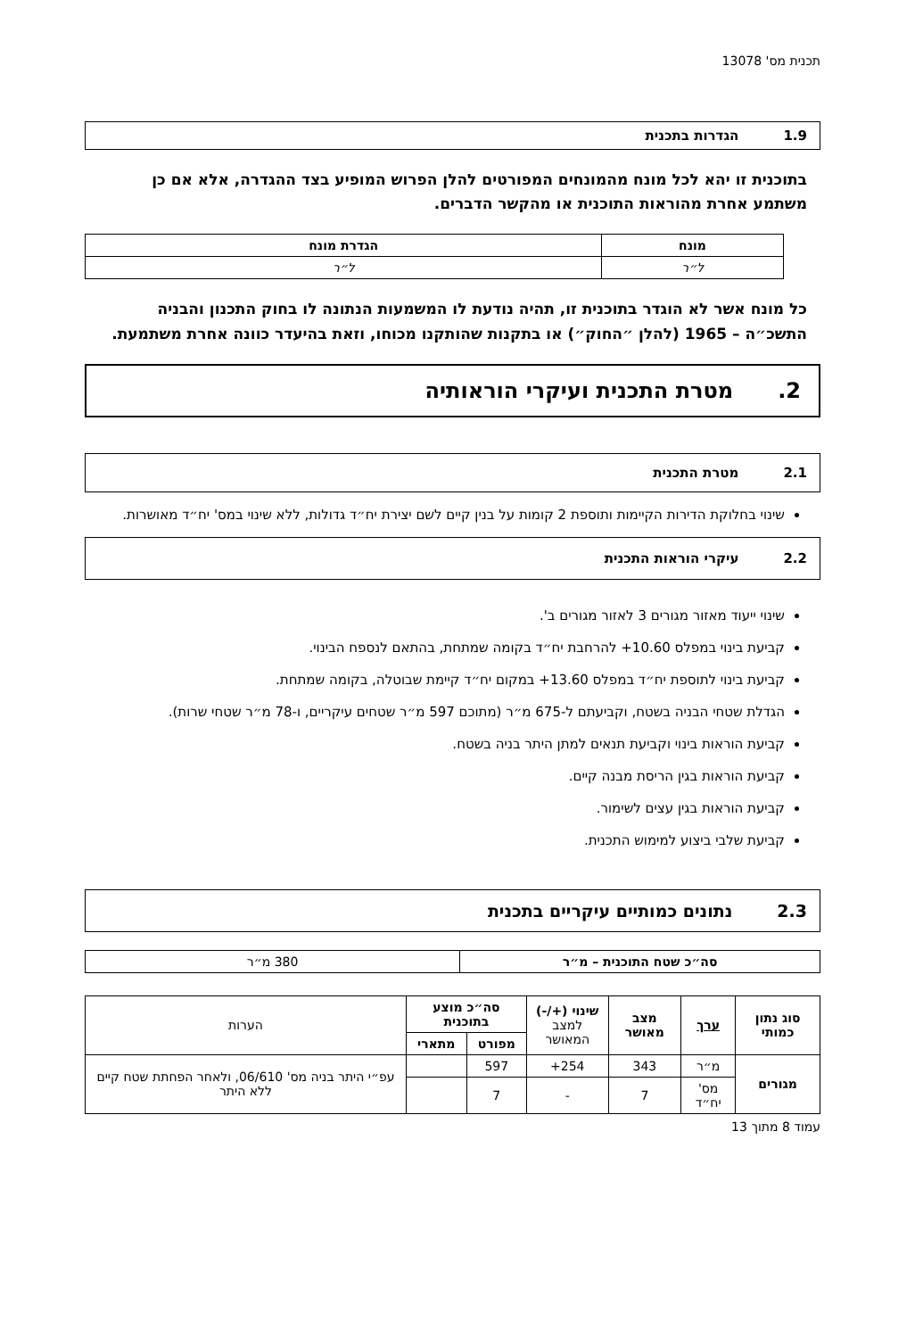תכנית מס' 13078
1.9 הגדרות בתכנית
בתוכנית זו יהא לכל מונח מהמונחים המפורטים להלן הפרוש המופיע בצד ההגדרה, אלא אם כן משתמע אחרת מהוראות התוכנית או מהקשר הדברים.
| מונח | הגדרת מונח |
| --- | --- |
| ל״ר | ל״ר |
כל מונח אשר לא הוגדר בתוכנית זו, תהיה נודעת לו המשמעות הנתונה לו בחוק התכנון והבניה התשכ״ה – 1965 (להלן ״החוק״) או בתקנות שהותקנו מכוחו, וזאת בהיעדר כוונה אחרת משתמעת.
2. מטרת התכנית ועיקרי הוראותיה
2.1 מטרת התכנית
שינוי בחלוקת הדירות הקיימות ותוספת 2 קומות על בנין קיים לשם יצירת יח״ד גדולות, ללא שינוי במס' יח״ד מאושרות.
2.2 עיקרי הוראות התכנית
שינוי ייעוד מאזור מגורים 3 לאזור מגורים ב'.
קביעת בינוי במפלס 10.60+ להרחבת יח״ד בקומה שמתחת, בהתאם לנספח הבינוי.
קביעת בינוי לתוספת יח״ד במפלס 13.60+ במקום יח״ד קיימת שבוטלה, בקומה שמתחת.
הגדלת שטחי הבניה בשטח, וקביעתם ל-675 מ״ר (מתוכם 597 מ״ר שטחים עיקריים, ו-78 מ״ר שטחי שרות).
קביעת הוראות בינוי וקביעת תנאים למתן היתר בניה בשטח.
קביעת הוראות בגין הריסת מבנה קיים.
קביעת הוראות בגין עצים לשימור.
קביעת שלבי ביצוע למימוש התכנית.
2.3 נתונים כמותיים עיקריים בתכנית
| סה״כ שטח התוכנית – מ״ר | 380 מ״ר |
| סוג נתון כמותי | ערך | מצב מאושר | שינוי (+/-) למצב המאושר | סה״כ מוצע בתוכנית | | הערות |
| --- | --- | --- | --- | --- | --- | --- |
| | | | | מפורט | מתארי | |
| מגורים | מ״ר | 343 | 254+ | 597 | | עפ״י היתר בניה מס' 06/610, ולאחר הפחתת שטח קיים ללא היתר |
| | מס' יח״ד | 7 | - | 7 | | |
עמוד 8 מתוך 13